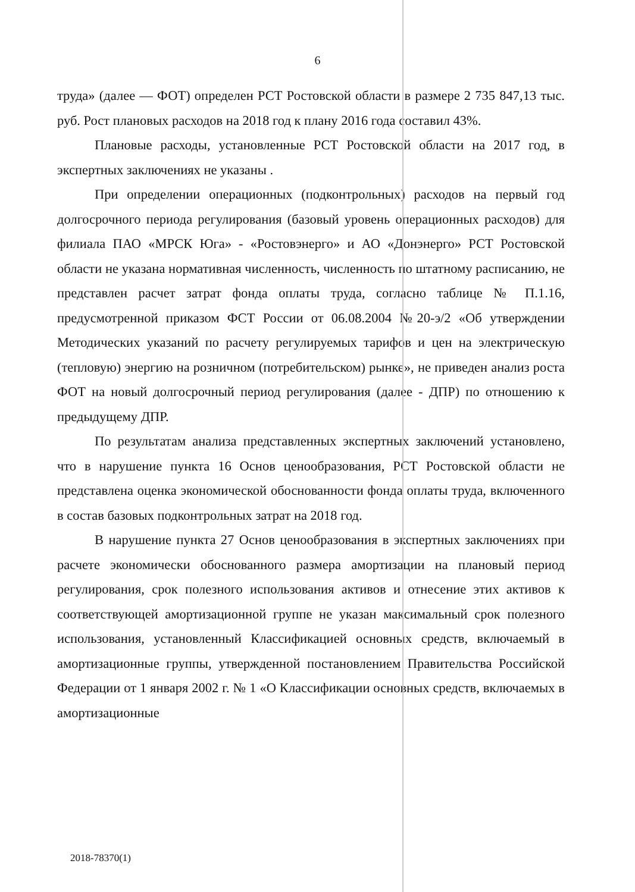6
труда» (далее — ФОТ) определен РСТ Ростовской области в размере 2 735 847,13 тыс. руб. Рост плановых расходов на 2018 год к плану 2016 года составил 43%.
Плановые расходы, установленные РСТ Ростовской области на 2017 год, в экспертных заключениях не указаны .
При определении операционных (подконтрольных) расходов на первый год долгосрочного периода регулирования (базовый уровень операционных расходов) для филиала ПАО «МРСК Юга» - «Ростовэнерго» и АО «Донэнерго» РСТ Ростовской области не указана нормативная численность, численность по штатному расписанию, не представлен расчет затрат фонда оплаты труда, согласно таблице № П.1.16, предусмотренной приказом ФСТ России от 06.08.2004 №20-э/2 «Об утверждении Методических указаний по расчету регулируемых тарифов и цен на электрическую (тепловую) энергию на розничном (потребительском) рынке», не приведен анализ роста ФОТ на новый долгосрочный период регулирования (далее - ДПР) по отношению к предыдущему ДПР.
По результатам анализа представленных экспертных заключений установлено, что в нарушение пункта 16 Основ ценообразования, РСТ Ростовской области не представлена оценка экономической обоснованности фонда оплаты труда, включенного в состав базовых подконтрольных затрат на 2018 год.
В нарушение пункта 27 Основ ценообразования в экспертных заключениях при расчете экономически обоснованного размера амортизации на плановый период регулирования, срок полезного использования активов и отнесение этих активов к соответствующей амортизационной группе не указан максимальный срок полезного использования, установленный Классификацией основных средств, включаемый в амортизационные группы, утвержденной постановлением Правительства Российской Федерации от 1 января 2002 г. № 1 «О Классификации основных средств, включаемых в амортизационные
2018-78370(1)